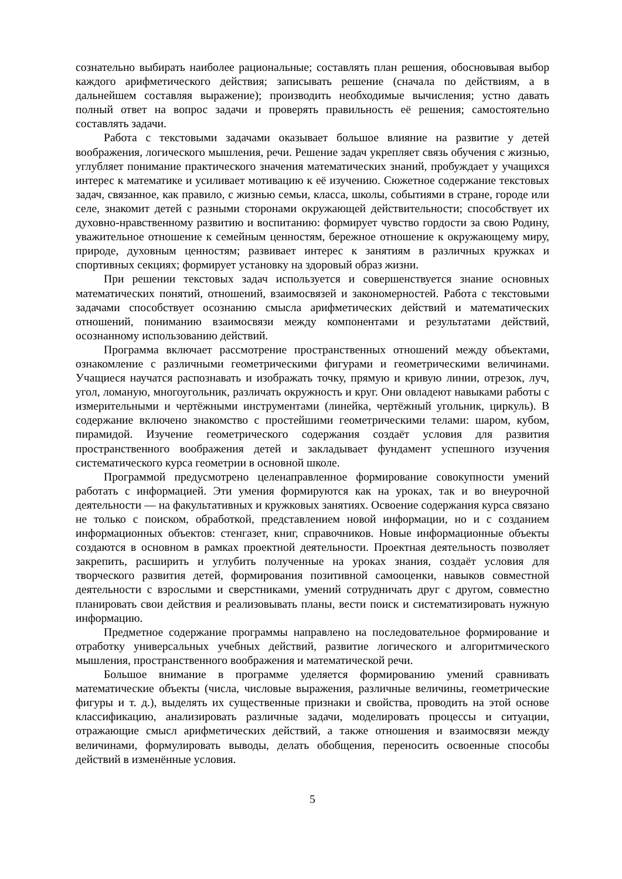сознательно выбирать наиболее рациональные; составлять план решения, обосновывая выбор каждого арифметического действия; записывать решение (сначала по действиям, а в дальнейшем составляя выражение); производить необходимые вычисления; устно давать полный ответ на вопрос задачи и проверять правильность её решения; самостоятельно составлять задачи.
Работа с текстовыми задачами оказывает большое влияние на развитие у детей воображения, логического мышления, речи. Решение задач укрепляет связь обучения с жизнью, углубляет понимание практического значения математических знаний, пробуждает у учащихся интерес к математике и усиливает мотивацию к её изучению. Сюжетное содержание текстовых задач, связанное, как правило, с жизнью семьи, класса, школы, событиями в стране, городе или селе, знакомит детей с разными сторонами окружающей действительности; способствует их духовно-нравственному развитию и воспитанию: формирует чувство гордости за свою Родину, уважительное отношение к семейным ценностям, бережное отношение к окружающему миру, природе, духовным ценностям; развивает интерес к занятиям в различных кружках и спортивных секциях; формирует установку на здоровый образ жизни.
При решении текстовых задач используется и совершенствуется знание основных математических понятий, отношений, взаимосвязей и закономерностей. Работа с текстовыми задачами способствует осознанию смысла арифметических действий и математических отношений, пониманию взаимосвязи между компонентами и результатами действий, осознанному использованию действий.
Программа включает рассмотрение пространственных отношений между объектами, ознакомление с различными геометрическими фигурами и геометрическими величинами. Учащиеся научатся распознавать и изображать точку, прямую и кривую линии, отрезок, луч, угол, ломаную, многоугольник, различать окружность и круг. Они овладеют навыками работы с измерительными и чертёжными инструментами (линейка, чертёжный угольник, циркуль). В содержание включено знакомство с простейшими геометрическими телами: шаром, кубом, пирамидой. Изучение геометрического содержания создаёт условия для развития пространственного воображения детей и закладывает фундамент успешного изучения систематического курса геометрии в основной школе.
Программой предусмотрено целенаправленное формирование совокупности умений работать с информацией. Эти умения формируются как на уроках, так и во внеурочной деятельности — на факультативных и кружковых занятиях. Освоение содержания курса связано не только с поиском, обработкой, представлением новой информации, но и с созданием информационных объектов: стенгазет, книг, справочников. Новые информационные объекты создаются в основном в рамках проектной деятельности. Проектная деятельность позволяет закрепить, расширить и углубить полученные на уроках знания, создаёт условия для творческого развития детей, формирования позитивной самооценки, навыков совместной деятельности с взрослыми и сверстниками, умений сотрудничать друг с другом, совместно планировать свои действия и реализовывать планы, вести поиск и систематизировать нужную информацию.
Предметное содержание программы направлено на последовательное формирование и отработку универсальных учебных действий, развитие логического и алгоритмического мышления, пространственного воображения и математической речи.
Большое внимание в программе уделяется формированию умений сравнивать математические объекты (числа, числовые выражения, различные величины, геометрические фигуры и т. д.), выделять их существенные признаки и свойства, проводить на этой основе классификацию, анализировать различные задачи, моделировать процессы и ситуации, отражающие смысл арифметических действий, а также отношения и взаимосвязи между величинами, формулировать выводы, делать обобщения, переносить освоенные способы действий в изменённые условия.
5